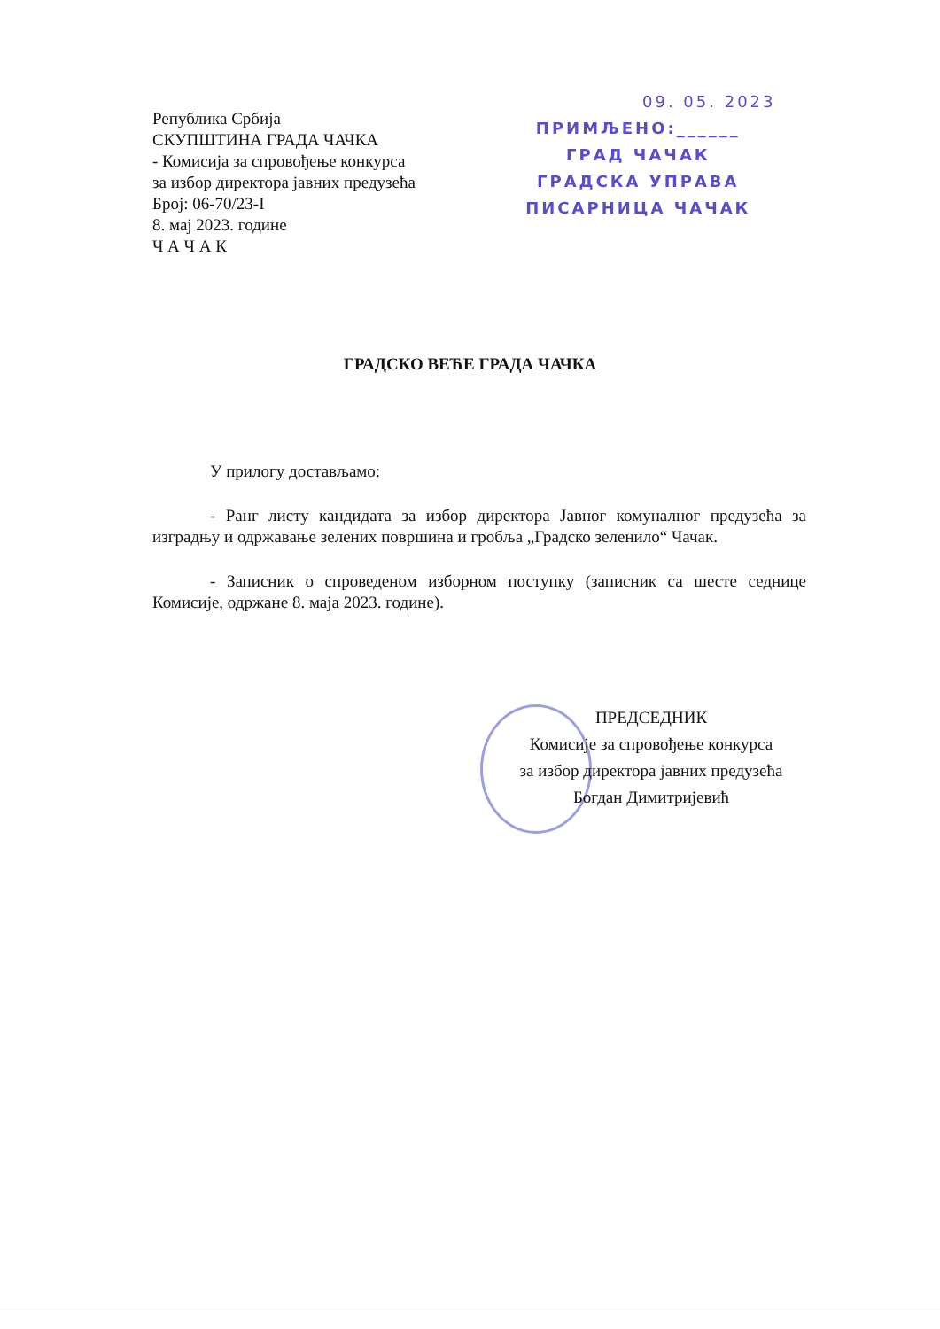Република Србија
СКУПШТИНА ГРАДА ЧАЧКА
- Комисија за спровођење конкурса
за избор директора јавних предузећа
Број: 06-70/23-I
8. мај 2023. године
Ч А Ч А К
09. 05. 2023
ПРИМЉЕНО:______
ГРАД ЧАЧАК
ГРАДСКА УПРАВА
ПИСАРНИЦА ЧАЧАК
ГРАДСКО ВЕЋЕ ГРАДА ЧАЧКА
У прилогу достављамо:
- Ранг листу кандидата за избор директора Јавног комуналног предузећа за изградњу и одржавање зелених површина и гробља „Градско зеленило“ Чачак.
- Записник о спроведеном изборном поступку (записник са шесте седнице Комисије, одржане 8. маја 2023. године).
ПРЕДСЕДНИК
Комисије за спровођење конкурса
за избор директора јавних предузећа
Богдан Димитријевић